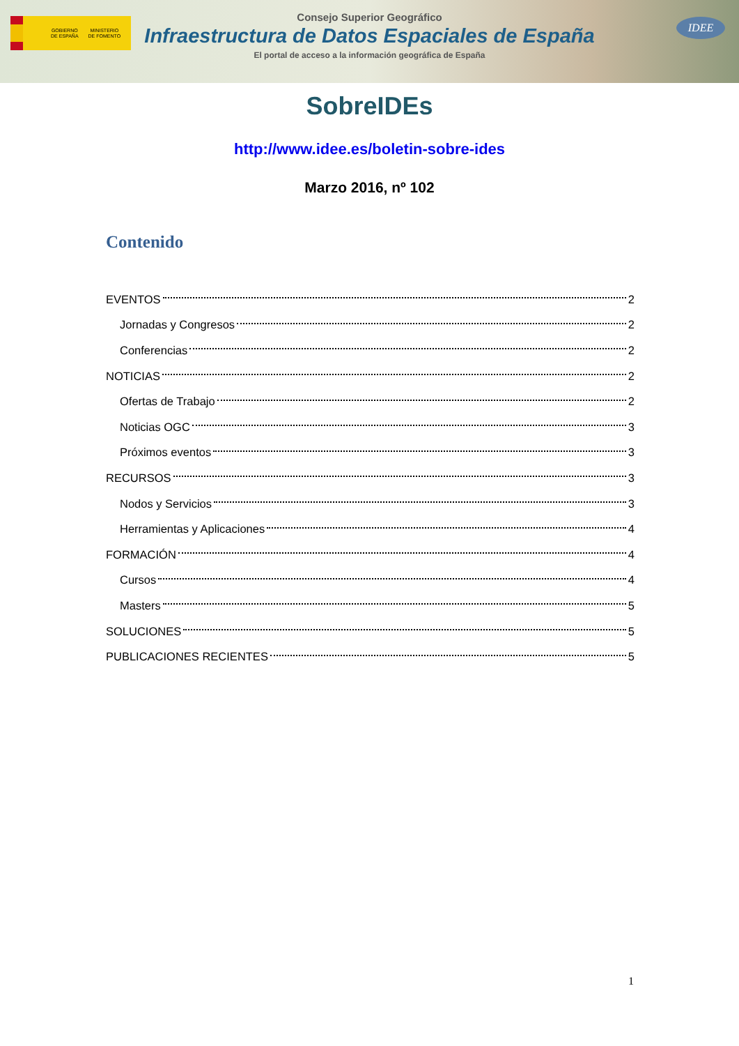GOBIERNO
DE ESPAÑA MINISTERIO
DE FOMENTO
Consejo Superior Geográfico
Infraestructura de Datos Espaciales de España
El portal de acceso a la información geográfica de España
IDEE
SobreIDEs
http://www.idee.es/boletin-sobre-ides
Marzo 2016, nº 102
Contenido
EVENTOS 2
Jornadas y Congresos 2
Conferencias 2
NOTICIAS 2
Ofertas de Trabajo 2
Noticias OGC 3
Próximos eventos 3
RECURSOS 3
Nodos y Servicios 3
Herramientas y Aplicaciones 4
FORMACIÓN 4
Cursos 4
Masters 5
SOLUCIONES 5
PUBLICACIONES RECIENTES 5
1